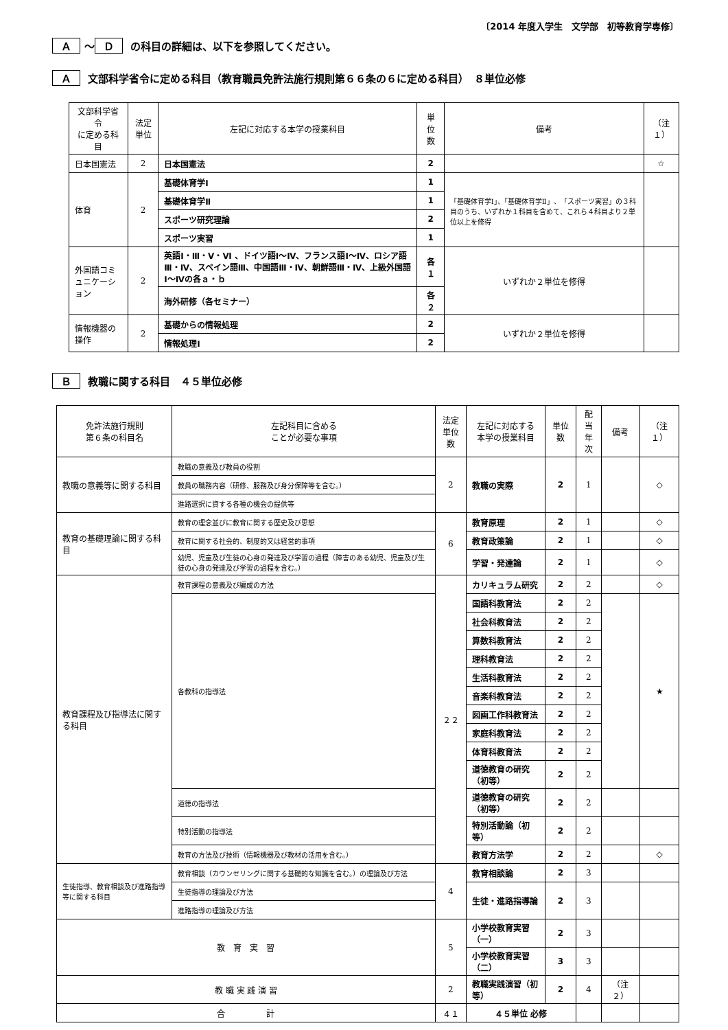〔2014 年度入学生　文学部　初等教育学専修〕
Ａ ～ Ｄ の科目の詳細は、以下を参照してください。
Ａ 文部科学省令に定める科目（教育職員免許法施行規則第６６条の６に定める科目）　８単位必修
| 文部科学省令 に定める科目 | 法定単位 | 左記に対応する本学の授業科目 | 単位数 | 備考 | （注１） |
| --- | --- | --- | --- | --- | --- |
| 日本国憲法 | 2 | 日本国憲法 | 2 | | ☆ |
| 体育 | 2 | 基礎体育学Ⅰ | 1 | 「基礎体育学Ⅰ」、「基礎体育学Ⅱ」、「スポーツ実習」の３科目のうち、いずれか１科目を含めて、これら４科目より２単位以上を修得 | |
| | | 基礎体育学Ⅱ | 1 | | |
| | | スポーツ研究理論 | 2 | | |
| | | スポーツ実習 | 1 | | |
| 外国語コミュニケーション | 2 | 英語Ⅰ・Ⅲ・Ⅴ・Ⅵ 、ドイツ語Ⅰ～Ⅳ、フランス語Ⅰ～Ⅳ、ロシア語Ⅲ・Ⅳ、スペイン語Ⅲ、中国語Ⅲ・Ⅳ、朝鮮語Ⅲ・Ⅳ、上級外国語Ⅰ～Ⅳの各ａ・ｂ | 各１ | いずれか２単位を修得 | |
| | | 海外研修（各セミナー） | 各２ | | |
| 情報機器の操作 | 2 | 基礎からの情報処理 | 2 | いずれか２単位を修得 | |
| | | 情報処理Ⅰ | 2 | | |
Ｂ 教職に関する科目　４５単位必修
| 免許法施行規則 第６条の科目名 | 左記科目に含める ことが必要な事項 | 法定 単位数 | 左記に対応する 本学の授業科目 | 単位数 | 配当 年次 | 備考 | （注１） |
| --- | --- | --- | --- | --- | --- | --- | --- |
| 教職の意義等に関する科目 | 教職の意義及び教員の役割 | 2 | 教職の実際 | 2 | 1 | | ◇ |
| | 教員の職務内容（研修、服務及び身分保障等を含む。） | | | | | | |
| | 進路選択に資する各種の機会の提供等 | | | | | | |
| 教育の基礎理論に関する科目 | 教育の理念並びに教育に関する歴史及び思想 | 6 | 教育原理 | 2 | 1 | | ◇ |
| | 教育に関する社会的、制度的又は経営的事項 | | 教育政策論 | 2 | 1 | | ◇ |
| | 幼児、児童及び生徒の心身の発達及び学習の過程（障害のある幼児、児童及び生徒の心身の発達及び学習の過程を含む。） | | 学習・発達論 | 2 | 1 | | ◇ |
| 教育課程及び指導法に関する科目 | 教育課程の意義及び編成の方法 | ２２ | カリキュラム研究 | 2 | 2 | | ◇ |
| | 各教科の指導法 | | 国語科教育法 | 2 | 2 | | ★ |
| | | | 社会科教育法 | 2 | 2 | | |
| | | | 算数科教育法 | 2 | 2 | | |
| | | | 理科教育法 | 2 | 2 | | |
| | | | 生活科教育法 | 2 | 2 | | |
| | | | 音楽科教育法 | 2 | 2 | | |
| | | | 図画工作科教育法 | 2 | 2 | | |
| | | | 家庭科教育法 | 2 | 2 | | |
| | | | 体育科教育法 | 2 | 2 | | |
| | | | 道徳教育の研究（初等） | 2 | 2 | | |
| | 道徳の指導法 | | 道徳教育の研究（初等） | 2 | 2 | | |
| | 特別活動の指導法 | | 特別活動論（初等） | 2 | 2 | | |
| | 教育の方法及び技術（情報機器及び教材の活用を含む。） | | 教育方法学 | 2 | 2 | | ◇ |
| 生徒指導、教育相談及び進路指導等に関する科目 | 教育相談（カウンセリングに関する基礎的な知識を含む。）の理論及び方法 | 4 | 教育相談論 | 2 | 3 | | |
| | 生徒指導の理論及び方法 | | 生徒・進路指導論 | 2 | 3 | | |
| | 進路指導の理論及び方法 | | | | | | |
| 教 育 実 習 | | 5 | 小学校教育実習（一） | 2 | 3 | | |
| | | | 小学校教育実習（二） | 3 | 3 | | |
| 教 職 実 践 演 習 | | 2 | 教職実践演習（初等） | 2 | 4 | （注２） | |
| 合 計 | | ４１ | ４５単位 必修 | | | | |